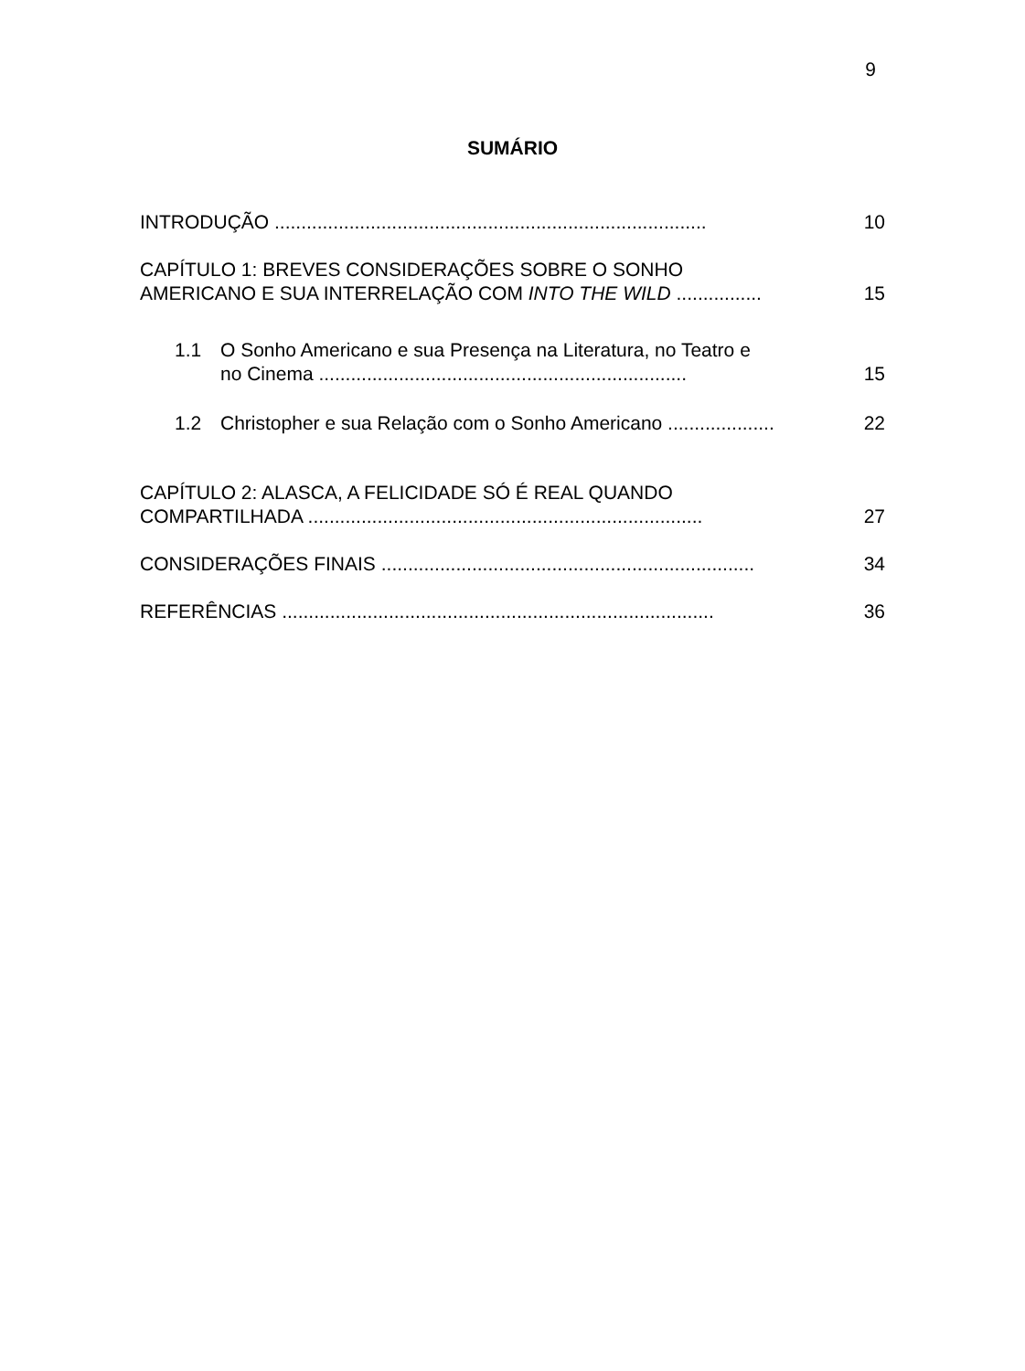9
SUMÁRIO
INTRODUÇÃO .................................................................................
10
CAPÍTULO 1: BREVES CONSIDERAÇÕES SOBRE O SONHO
AMERICANO E SUA INTERRELAÇÃO COM INTO THE WILD ................
15
1.1 O Sonho Americano e sua Presença na Literatura, no Teatro e
no Cinema .....................................................................
15
1.2 Christopher e sua Relação com o Sonho Americano ....................
22
CAPÍTULO 2: ALASCA, A FELICIDADE SÓ É REAL QUANDO
COMPARTILHADA ..........................................................................
27
CONSIDERAÇÕES FINAIS ......................................................................
34
REFERÊNCIAS .................................................................................
36